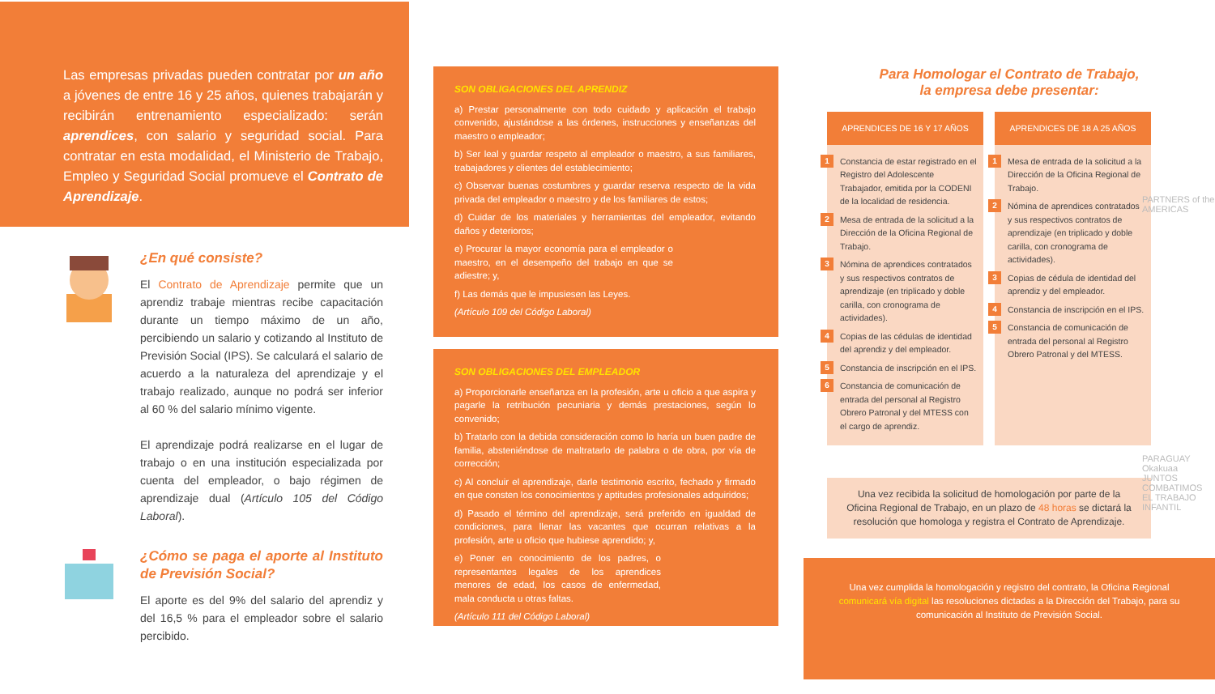Las empresas privadas pueden contratar por un año a jóvenes de entre 16 y 25 años, quienes trabajarán y recibirán entrenamiento especializado: serán aprendices, con salario y seguridad social. Para contratar en esta modalidad, el Ministerio de Trabajo, Empleo y Seguridad Social promueve el Contrato de Aprendizaje.
¿En qué consiste?
El Contrato de Aprendizaje permite que un aprendiz trabaje mientras recibe capacitación durante un tiempo máximo de un año, percibiendo un salario y cotizando al Instituto de Previsión Social (IPS). Se calculará el salario de acuerdo a la naturaleza del aprendizaje y el trabajo realizado, aunque no podrá ser inferior al 60 % del salario mínimo vigente.
El aprendizaje podrá realizarse en el lugar de trabajo o en una institución especializada por cuenta del empleador, o bajo régimen de aprendizaje dual (Artículo 105 del Código Laboral).
¿Cómo se paga el aporte al Instituto de Previsión Social?
El aporte es del 9% del salario del aprendiz y del 16,5 % para el empleador sobre el salario percibido.
SON OBLIGACIONES DEL APRENDIZ
a) Prestar personalmente con todo cuidado y aplicación el trabajo convenido, ajustándose a las órdenes, instrucciones y enseñanzas del maestro o empleador;
b) Ser leal y guardar respeto al empleador o maestro, a sus familiares, trabajadores y clientes del establecimiento;
c) Observar buenas costumbres y guardar reserva respecto de la vida privada del empleador o maestro y de los familiares de estos;
d) Cuidar de los materiales y herramientas del empleador, evitando daños y deterioros;
e) Procurar la mayor economía para el empleador o maestro, en el desempeño del trabajo en que se adiestre; y,
f) Las demás que le impusiesen las Leyes.
(Artículo 109 del Código Laboral)
SON OBLIGACIONES DEL EMPLEADOR
a) Proporcionarle enseñanza en la profesión, arte u oficio a que aspira y pagarle la retribución pecuniaria y demás prestaciones, según lo convenido;
b) Tratarlo con la debida consideración como lo haría un buen padre de familia, absteniéndose de maltratarlo de palabra o de obra, por vía de corrección;
c) Al concluir el aprendizaje, darle testimonio escrito, fechado y firmado en que consten los conocimientos y aptitudes profesionales adquiridos;
d) Pasado el término del aprendizaje, será preferido en igualdad de condiciones, para llenar las vacantes que ocurran relativas a la profesión, arte u oficio que hubiese aprendido; y,
e) Poner en conocimiento de los padres, o representantes legales de los aprendices menores de edad, los casos de enfermedad, mala conducta u otras faltas.
(Artículo 111 del Código Laboral)
Para Homologar el Contrato de Trabajo,
la empresa debe presentar:
APRENDICES DE 16 Y 17 AÑOS
1 Constancia de estar registrado en el Registro del Adolescente Trabajador, emitida por la CODENI de la localidad de residencia.
2 Mesa de entrada de la solicitud a la Dirección de la Oficina Regional de Trabajo.
3 Nómina de aprendices contratados y sus respectivos contratos de aprendizaje (en triplicado y doble carilla, con cronograma de actividades).
4 Copias de las cédulas de identidad del aprendiz y del empleador.
5 Constancia de inscripción en el IPS.
6 Constancia de comunicación de entrada del personal al Registro Obrero Patronal y del MTESS con el cargo de aprendiz.
APRENDICES DE 18 A 25 AÑOS
1 Mesa de entrada de la solicitud a la Dirección de la Oficina Regional de Trabajo.
2 Nómina de aprendices contratados y sus respectivos contratos de aprendizaje (en triplicado y doble carilla, con cronograma de actividades).
3 Copias de cédula de identidad del aprendiz y del empleador.
4 Constancia de inscripción en el IPS.
5 Constancia de comunicación de entrada del personal al Registro Obrero Patronal y del MTESS.
Una vez recibida la solicitud de homologación por parte de la Oficina Regional de Trabajo, en un plazo de 48 horas se dictará la resolución que homologa y registra el Contrato de Aprendizaje.
PARTNERS of the AMERICAS
PARAGUAY Okakuaa JUNTOS COMBATIMOS EL TRABAJO INFANTIL
Una vez cumplida la homologación y registro del contrato, la Oficina Regional comunicará vía digital las resoluciones dictadas a la Dirección del Trabajo, para su comunicación al Instituto de Previsión Social.